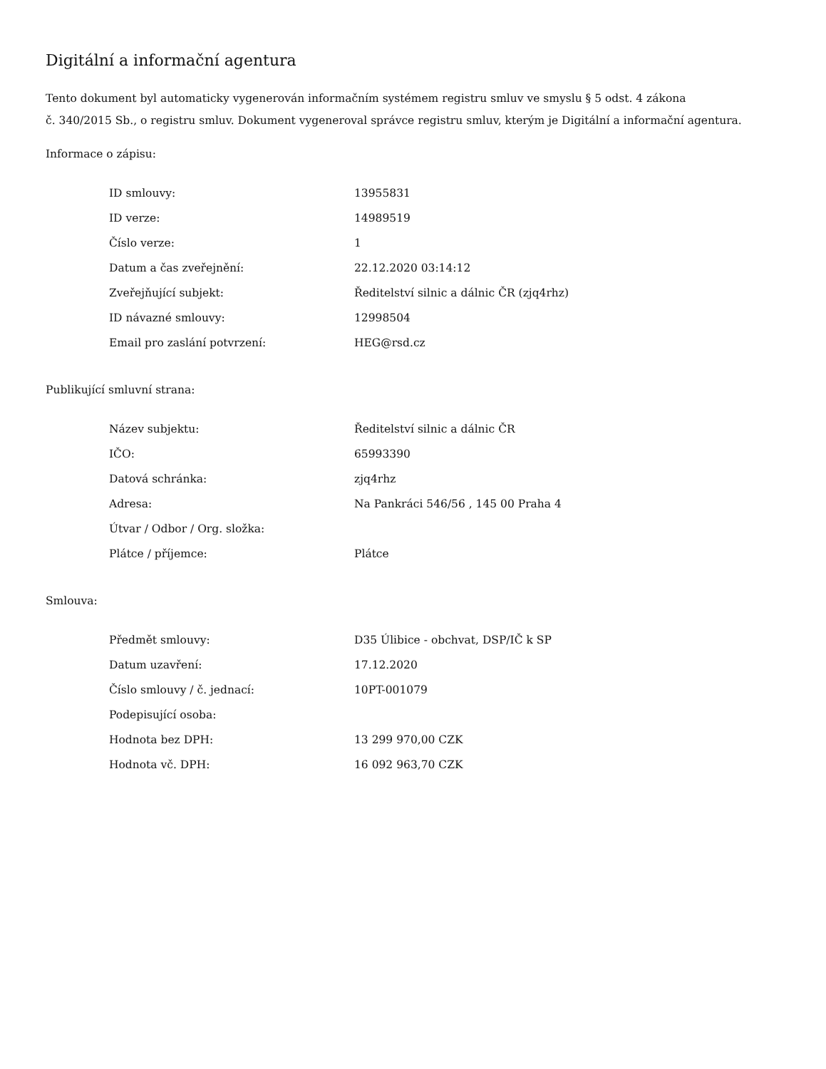Digitální a informační agentura
Tento dokument byl automaticky vygenerován informačním systémem registru smluv ve smyslu § 5 odst. 4 zákona
č. 340/2015 Sb., o registru smluv. Dokument vygeneroval správce registru smluv, kterým je Digitální a informační agentura.
Informace o zápisu:
| ID smlouvy: | 13955831 |
| ID verze: | 14989519 |
| Číslo verze: | 1 |
| Datum a čas zveřejnění: | 22.12.2020 03:14:12 |
| Zveřejňující subjekt: | Ředitelství silnic a dálnic ČR (zjq4rhz) |
| ID návazné smlouvy: | 12998504 |
| Email pro zaslání potvrzení: | HEG@rsd.cz |
Publikující smluvní strana:
| Název subjektu: | Ředitelství silnic a dálnic ČR |
| IČO: | 65993390 |
| Datová schránka: | zjq4rhz |
| Adresa: | Na Pankráci 546/56 , 145 00 Praha 4 |
| Útvar / Odbor / Org. složka: | |
| Plátce / příjemce: | Plátce |
Smlouva:
| Předmět smlouvy: | D35 Úlibice - obchvat, DSP/IČ k SP |
| Datum uzavření: | 17.12.2020 |
| Číslo smlouvy / č. jednací: | 10PT-001079 |
| Podepisující osoba: | |
| Hodnota bez DPH: | 13 299 970,00 CZK |
| Hodnota vč. DPH: | 16 092 963,70 CZK |